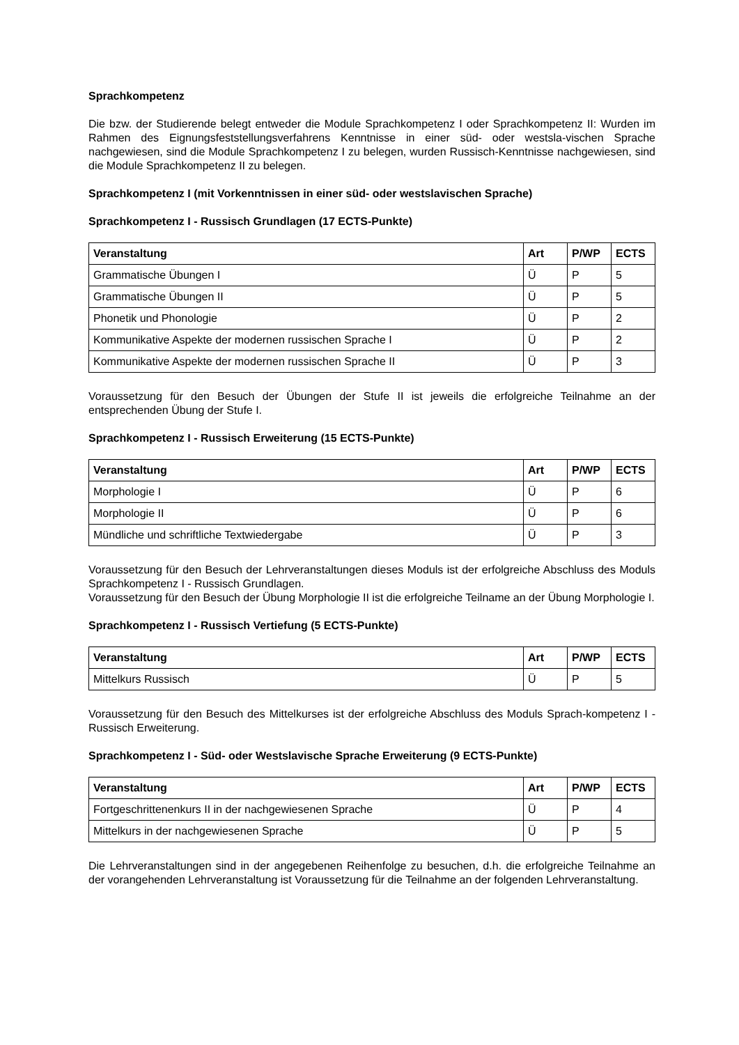Sprachkompetenz
Die bzw. der Studierende belegt entweder die Module Sprachkompetenz I oder Sprachkompetenz II: Wurden im Rahmen des Eignungsfeststellungsverfahrens Kenntnisse in einer süd- oder westsla-vischen Sprache nachgewiesen, sind die Module Sprachkompetenz I zu belegen, wurden Russisch-Kenntnisse nachgewiesen, sind die Module Sprachkompetenz II zu belegen.
Sprachkompetenz I (mit Vorkenntnissen in einer süd- oder westslavischen Sprache)
Sprachkompetenz I - Russisch Grundlagen (17 ECTS-Punkte)
| Veranstaltung | Art | P/WP | ECTS |
| --- | --- | --- | --- |
| Grammatische Übungen I | Ü | P | 5 |
| Grammatische Übungen II | Ü | P | 5 |
| Phonetik und Phonologie | Ü | P | 2 |
| Kommunikative Aspekte der modernen russischen Sprache I | Ü | P | 2 |
| Kommunikative Aspekte der modernen russischen Sprache II | Ü | P | 3 |
Voraussetzung für den Besuch der Übungen der Stufe II ist jeweils die erfolgreiche Teilnahme an der entsprechenden Übung der Stufe I.
Sprachkompetenz I - Russisch Erweiterung (15 ECTS-Punkte)
| Veranstaltung | Art | P/WP | ECTS |
| --- | --- | --- | --- |
| Morphologie I | Ü | P | 6 |
| Morphologie II | Ü | P | 6 |
| Mündliche und schriftliche Textwiedergabe | Ü | P | 3 |
Voraussetzung für den Besuch der Lehrveranstaltungen dieses Moduls ist der erfolgreiche Abschluss des Moduls Sprachkompetenz I - Russisch Grundlagen.
Voraussetzung für den Besuch der Übung Morphologie II ist die erfolgreiche Teilname an der Übung Morphologie I.
Sprachkompetenz I - Russisch Vertiefung (5 ECTS-Punkte)
| Veranstaltung | Art | P/WP | ECTS |
| --- | --- | --- | --- |
| Mittelkurs Russisch | Ü | P | 5 |
Voraussetzung für den Besuch des Mittelkurses ist der erfolgreiche Abschluss des Moduls Sprach-kompetenz I - Russisch Erweiterung.
Sprachkompetenz I - Süd- oder Westslavische Sprache Erweiterung (9 ECTS-Punkte)
| Veranstaltung | Art | P/WP | ECTS |
| --- | --- | --- | --- |
| Fortgeschrittenenkurs II in der nachgewiesenen Sprache | Ü | P | 4 |
| Mittelkurs in der nachgewiesenen Sprache | Ü | P | 5 |
Die Lehrveranstaltungen sind in der angegebenen Reihenfolge zu besuchen, d.h. die erfolgreiche Teilnahme an der vorangehenden Lehrveranstaltung ist Voraussetzung für die Teilnahme an der folgenden Lehrveranstaltung.